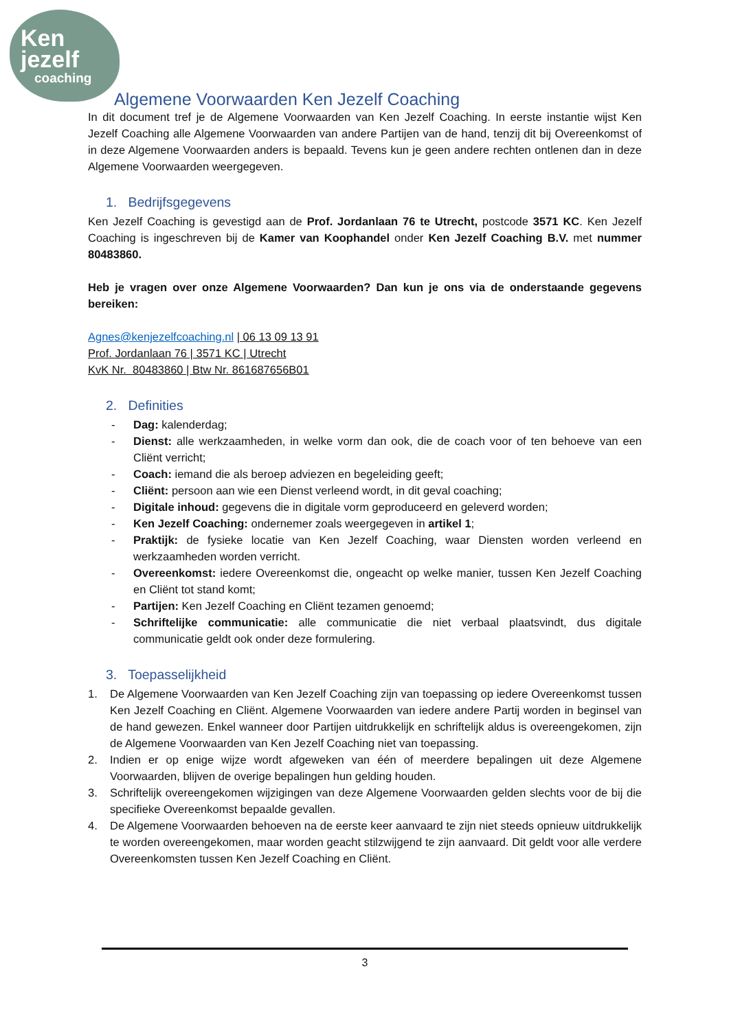Ken
jezelf
coaching
Algemene Voorwaarden Ken Jezelf Coaching
In dit document tref je de Algemene Voorwaarden van Ken Jezelf Coaching. In eerste instantie wijst Ken Jezelf Coaching alle Algemene Voorwaarden van andere Partijen van de hand, tenzij dit bij Overeenkomst of in deze Algemene Voorwaarden anders is bepaald. Tevens kun je geen andere rechten ontlenen dan in deze Algemene Voorwaarden weergegeven.
1. Bedrijfsgegevens
Ken Jezelf Coaching is gevestigd aan de Prof. Jordanlaan 76 te Utrecht, postcode 3571 KC. Ken Jezelf Coaching is ingeschreven bij de Kamer van Koophandel onder Ken Jezelf Coaching B.V. met nummer 80483860.
Heb je vragen over onze Algemene Voorwaarden? Dan kun je ons via de onderstaande gegevens bereiken:
Agnes@kenjezelfcoaching.nl | 06 13 09 13 91
Prof. Jordanlaan 76 | 3571 KC | Utrecht
KvK Nr. 80483860 | Btw Nr. 861687656B01
2. Definities
- Dag: kalenderdag;
- Dienst: alle werkzaamheden, in welke vorm dan ook, die de coach voor of ten behoeve van een Cliënt verricht;
- Coach: iemand die als beroep adviezen en begeleiding geeft;
- Cliënt: persoon aan wie een Dienst verleend wordt, in dit geval coaching;
- Digitale inhoud: gegevens die in digitale vorm geproduceerd en geleverd worden;
- Ken Jezelf Coaching: ondernemer zoals weergegeven in artikel 1;
- Praktijk: de fysieke locatie van Ken Jezelf Coaching, waar Diensten worden verleend en werkzaamheden worden verricht.
- Overeenkomst: iedere Overeenkomst die, ongeacht op welke manier, tussen Ken Jezelf Coaching en Cliënt tot stand komt;
- Partijen: Ken Jezelf Coaching en Cliënt tezamen genoemd;
- Schriftelijke communicatie: alle communicatie die niet verbaal plaatsvindt, dus digitale communicatie geldt ook onder deze formulering.
3. Toepasselijkheid
1. De Algemene Voorwaarden van Ken Jezelf Coaching zijn van toepassing op iedere Overeenkomst tussen Ken Jezelf Coaching en Cliënt. Algemene Voorwaarden van iedere andere Partij worden in beginsel van de hand gewezen. Enkel wanneer door Partijen uitdrukkelijk en schriftelijk aldus is overeengekomen, zijn de Algemene Voorwaarden van Ken Jezelf Coaching niet van toepassing.
2. Indien er op enige wijze wordt afgeweken van één of meerdere bepalingen uit deze Algemene Voorwaarden, blijven de overige bepalingen hun gelding houden.
3. Schriftelijk overeengekomen wijzigingen van deze Algemene Voorwaarden gelden slechts voor de bij die specifieke Overeenkomst bepaalde gevallen.
4. De Algemene Voorwaarden behoeven na de eerste keer aanvaard te zijn niet steeds opnieuw uitdrukkelijk te worden overeengekomen, maar worden geacht stilzwijgend te zijn aanvaard. Dit geldt voor alle verdere Overeenkomsten tussen Ken Jezelf Coaching en Cliënt.
3